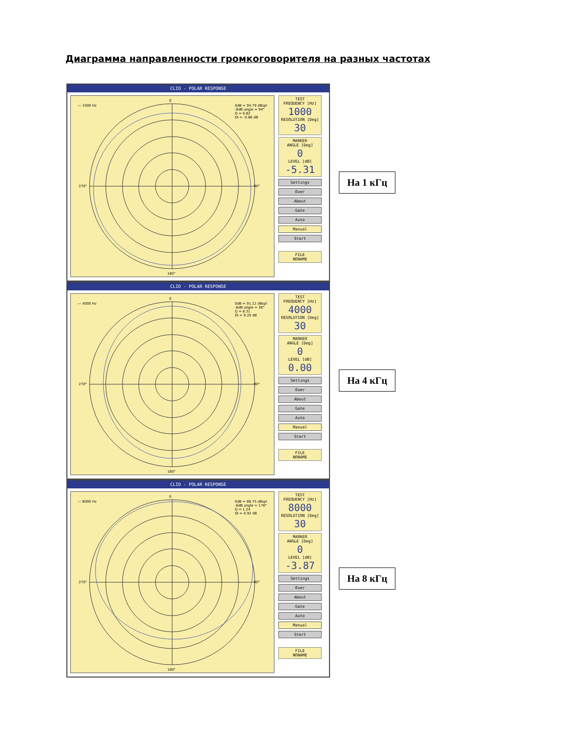Диаграмма направленности громкоговорителя на разных частотах
CLIO - POLAR RESPONSE
— 1000 Hz 0dB = 94.79 dBspl
-6dB angle = 94°
Q = 0.82
DI = -0.86 dB
270°
90°
0
180°
TEST
FREQUENCY [Hz]
1000
RESOLUTION [Deg]
30
MARKER
ANGLE [Deg]
0
LEVEL [dB]
-5.31
Settings
Over
About
Gate
Auto
Manual
Start
FILE
NONAME
На 1 кГц
CLIO - POLAR RESPONSE
— 4000 Hz 0dB = 91.12 dBspl
-6dB angle = 36°
Q = 8.31
DI = 9.20 dB
270°
90°
0
180°
TEST
FREQUENCY [Hz]
4000
RESOLUTION [Deg]
30
MARKER
ANGLE [Deg]
0
LEVEL [dB]
0.00
Settings
Over
About
Gate
Auto
Manual
Start
FILE
NONAME
На 4 кГц
CLIO - POLAR RESPONSE
— 8000 Hz 0dB = 86.75 dBspl
-6dB angle = 178°
Q = 1.24
DI = 0.92 dB
270°
90°
0
180°
TEST
FREQUENCY [Hz]
8000
RESOLUTION [Deg]
30
MARKER
ANGLE [Deg]
0
LEVEL [dB]
-3.87
Settings
Over
About
Gate
Auto
Manual
Start
FILE
NONAME
На 8 кГц